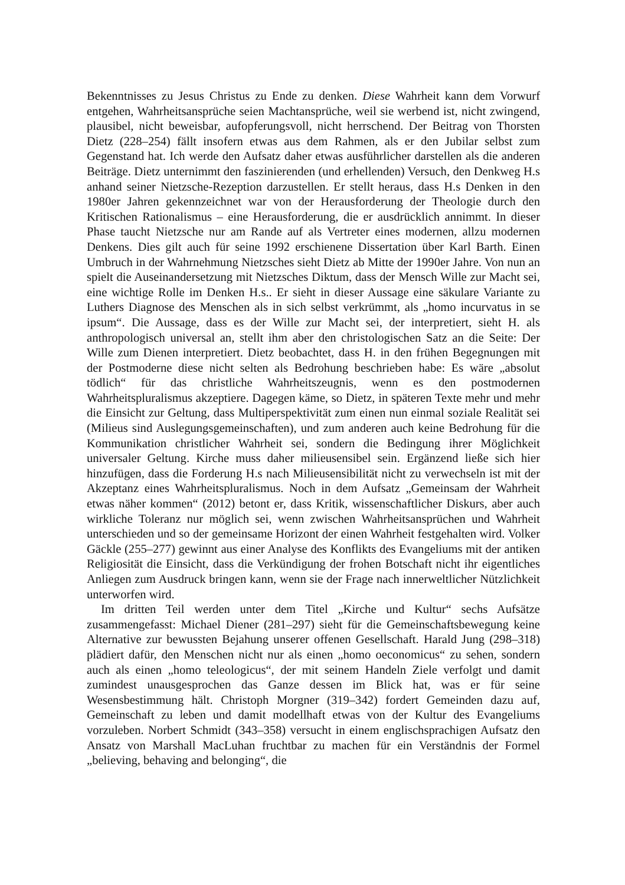Bekenntnisses zu Jesus Christus zu Ende zu denken. Diese Wahrheit kann dem Vorwurf entgehen, Wahrheitsansprüche seien Machtansprüche, weil sie werbend ist, nicht zwingend, plausibel, nicht beweisbar, aufopferungsvoll, nicht herrschend. Der Beitrag von Thorsten Dietz (228–254) fällt insofern etwas aus dem Rahmen, als er den Jubilar selbst zum Gegenstand hat. Ich werde den Aufsatz daher etwas ausführlicher darstellen als die anderen Beiträge. Dietz unternimmt den faszinierenden (und erhellenden) Versuch, den Denkweg H.s anhand seiner Nietzsche-Rezeption darzustellen. Er stellt heraus, dass H.s Denken in den 1980er Jahren gekennzeichnet war von der Herausforderung der Theologie durch den Kritischen Rationalismus – eine Herausforderung, die er ausdrücklich annimmt. In dieser Phase taucht Nietzsche nur am Rande auf als Vertreter eines modernen, allzu modernen Denkens. Dies gilt auch für seine 1992 erschienene Dissertation über Karl Barth. Einen Umbruch in der Wahrnehmung Nietzsches sieht Dietz ab Mitte der 1990er Jahre. Von nun an spielt die Auseinandersetzung mit Nietzsches Diktum, dass der Mensch Wille zur Macht sei, eine wichtige Rolle im Denken H.s.. Er sieht in dieser Aussage eine säkulare Variante zu Luthers Diagnose des Menschen als in sich selbst verkrümmt, als „homo incurvatus in se ipsum“. Die Aussage, dass es der Wille zur Macht sei, der interpretiert, sieht H. als anthropologisch universal an, stellt ihm aber den christologischen Satz an die Seite: Der Wille zum Dienen interpretiert. Dietz beobachtet, dass H. in den frühen Begegnungen mit der Postmoderne diese nicht selten als Bedrohung beschrieben habe: Es wäre „absolut tödlich“ für das christliche Wahrheitszeugnis, wenn es den postmodernen Wahrheitspluralismus akzeptiere. Dagegen käme, so Dietz, in späteren Texte mehr und mehr die Einsicht zur Geltung, dass Multiperspektivität zum einen nun einmal soziale Realität sei (Milieus sind Auslegungsgemeinschaften), und zum anderen auch keine Bedrohung für die Kommunikation christlicher Wahrheit sei, sondern die Bedingung ihrer Möglichkeit universaler Geltung. Kirche muss daher milieusensibel sein. Ergänzend ließe sich hier hinzufügen, dass die Forderung H.s nach Milieusensibilität nicht zu verwechseln ist mit der Akzeptanz eines Wahrheitspluralismus. Noch in dem Aufsatz „Gemeinsam der Wahrheit etwas näher kommen“ (2012) betont er, dass Kritik, wissenschaftlicher Diskurs, aber auch wirkliche Toleranz nur möglich sei, wenn zwischen Wahrheitsansprüchen und Wahrheit unterschieden und so der gemeinsame Horizont der einen Wahrheit festgehalten wird. Volker Gäckle (255–277) gewinnt aus einer Analyse des Konflikts des Evangeliums mit der antiken Religiosität die Einsicht, dass die Verkündigung der frohen Botschaft nicht ihr eigentliches Anliegen zum Ausdruck bringen kann, wenn sie der Frage nach innerweltlicher Nützlichkeit unterworfen wird.
Im dritten Teil werden unter dem Titel „Kirche und Kultur“ sechs Aufsätze zusammengefasst: Michael Diener (281–297) sieht für die Gemeinschaftsbewegung keine Alternative zur bewussten Bejahung unserer offenen Gesellschaft. Harald Jung (298–318) plädiert dafür, den Menschen nicht nur als einen „homo oeconomicus“ zu sehen, sondern auch als einen „homo teleologicus“, der mit seinem Handeln Ziele verfolgt und damit zumindest unausgesprochen das Ganze dessen im Blick hat, was er für seine Wesensbestimmung hält. Christoph Morgner (319–342) fordert Gemeinden dazu auf, Gemeinschaft zu leben und damit modellhaft etwas von der Kultur des Evangeliums vorzuleben. Norbert Schmidt (343–358) versucht in einem englischsprachigen Aufsatz den Ansatz von Marshall MacLuhan fruchtbar zu machen für ein Verständnis der Formel „believing, behaving and belonging“, die